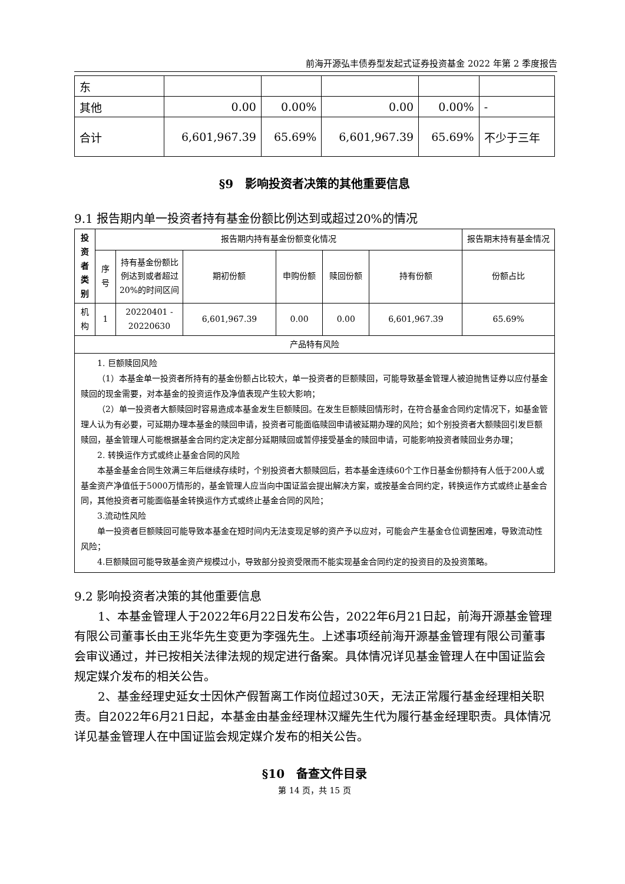前海开源弘丰债券型发起式证券投资基金 2022 年第 2 季度报告
| 东 | | | | | |
| 其他 | 0.00 | 0.00% | 0.00 | 0.00% | - |
| 合计 | 6,601,967.39 | 65.69% | 6,601,967.39 | 65.69% | 不少于三年 |
§9　影响投资者决策的其他重要信息
9.1 报告期内单一投资者持有基金份额比例达到或超过20%的情况
| 投资者类别 | 报告期内持有基金份额变化情况 | | | | | | 报告期末持有基金情况 |
| --- | --- | --- | --- | --- | --- | --- | --- |
| | 序号 | 持有基金份额比例达到或者超过20%的时间区间 | 期初份额 | 申购份额 | 赎回份额 | 持有份额 | 份额占比 |
| 机构 | 1 | 20220401 - 20220630 | 6,601,967.39 | 0.00 | 0.00 | 6,601,967.39 | 65.69% |
| 产品特有风险 | | | | | | | |
| 1. 巨额赎回风险 （1）本基金单一投资者所持有的基金份额占比较大，单一投资者的巨额赎回，可能导致基金管理人被迫抛售证券以应付基金赎回的现金需要，对本基金的投资运作及净值表现产生较大影响； （2）单一投资者大额赎回时容易造成本基金发生巨额赎回。在发生巨额赎回情形时，在符合基金合同约定情况下，如基金管理人认为有必要，可延期办理本基金的赎回申请，投资者可能面临赎回申请被延期办理的风险；如个别投资者大额赎回引发巨额赎回，基金管理人可能根据基金合同约定决定部分延期赎回或暂停接受基金的赎回申请，可能影响投资者赎回业务办理； 2. 转换运作方式或终止基金合同的风险 本基金基金合同生效满三年后继续存续时，个别投资者大额赎回后，若本基金连续60个工作日基金份额持有人低于200人或基金资产净值低于5000万情形的，基金管理人应当向中国证监会提出解决方案，或按基金合同约定，转换运作方式或终止基金合同，其他投资者可能面临基金转换运作方式或终止基金合同的风险； 3.流动性风险 单一投资者巨额赎回可能导致本基金在短时间内无法变现足够的资产予以应对，可能会产生基金仓位调整困难，导致流动性风险； 4.巨额赎回可能导致基金资产规模过小，导致部分投资受限而不能实现基金合同约定的投资目的及投资策略。 | | | | | | | |
9.2 影响投资者决策的其他重要信息
1、本基金管理人于2022年6月22日发布公告，2022年6月21日起，前海开源基金管理有限公司董事长由王兆华先生变更为李强先生。上述事项经前海开源基金管理有限公司董事会审议通过，并已按相关法律法规的规定进行备案。具体情况详见基金管理人在中国证监会规定媒介发布的相关公告。
2、基金经理史延女士因休产假暂离工作岗位超过30天，无法正常履行基金经理相关职责。自2022年6月21日起，本基金由基金经理林汉耀先生代为履行基金经理职责。具体情况详见基金管理人在中国证监会规定媒介发布的相关公告。
§10　备查文件目录
第 14 页，共 15 页